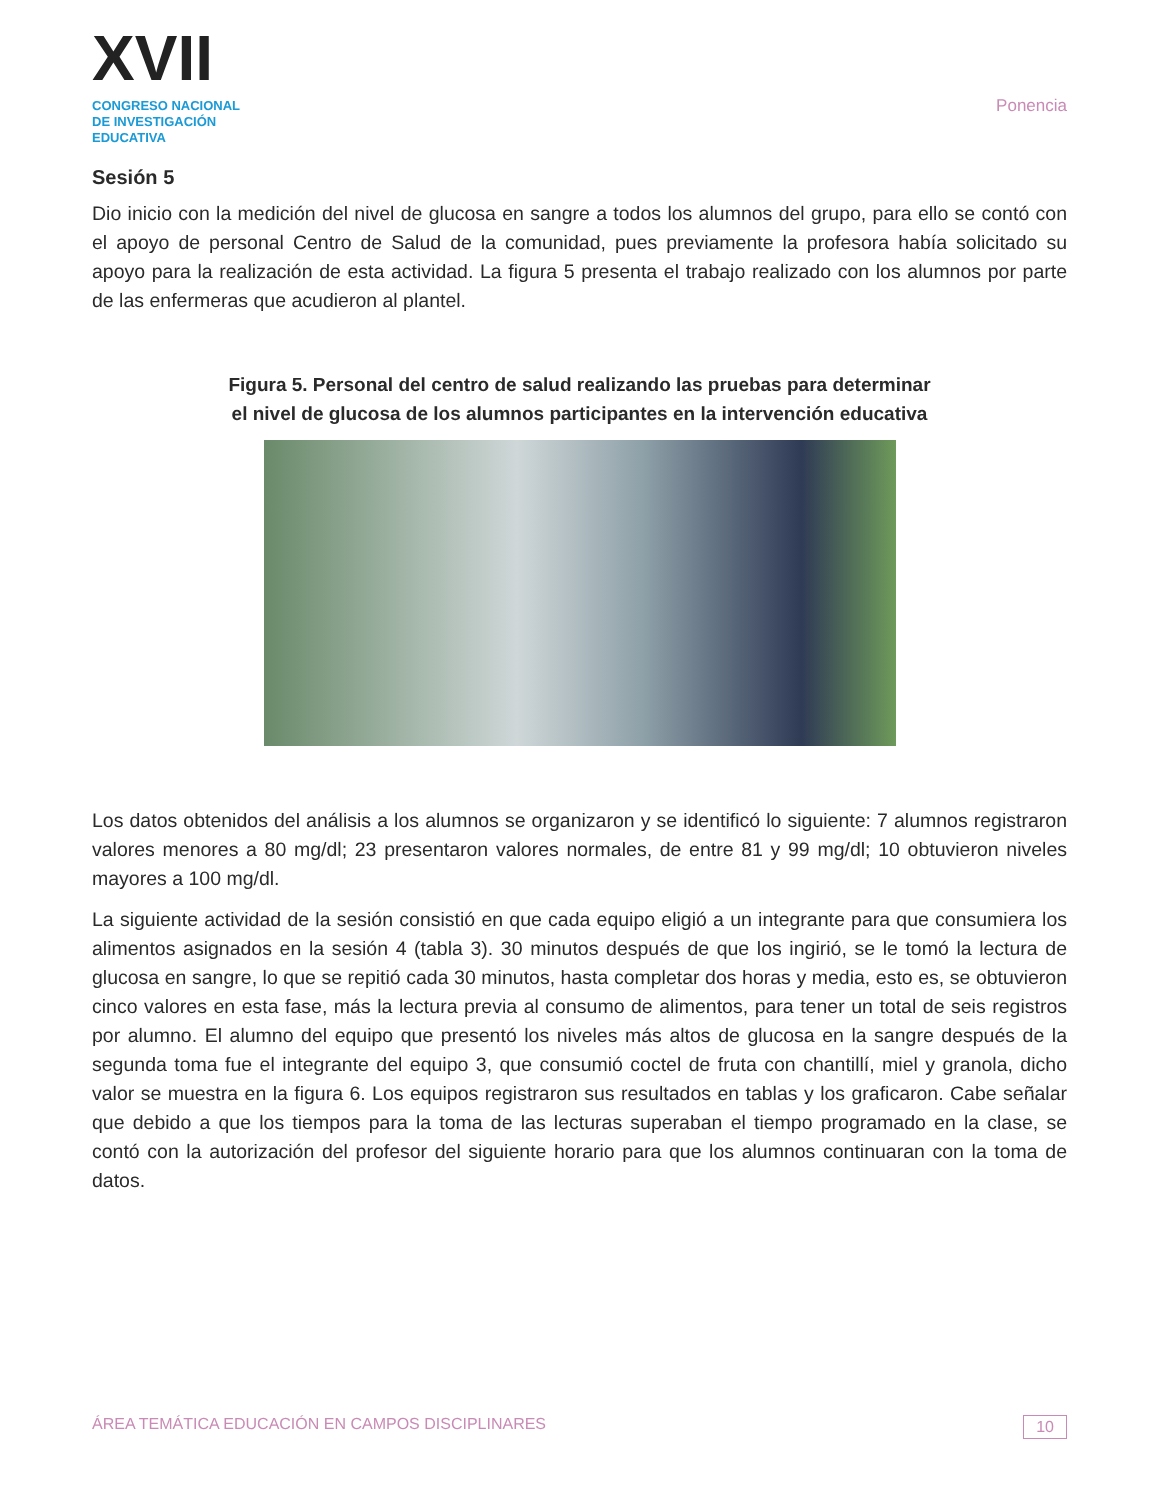XVII
CONGRESO NACIONAL DE INVESTIGACIÓN EDUCATIVA
Ponencia
Sesión 5
Dio inicio con la medición del nivel de glucosa en sangre a todos los alumnos del grupo, para ello se contó con el apoyo de personal Centro de Salud de la comunidad, pues previamente la profesora había solicitado su apoyo para la realización de esta actividad. La figura 5 presenta el trabajo realizado con los alumnos por parte de las enfermeras que acudieron al plantel.
Figura 5. Personal del centro de salud realizando las pruebas para determinar
el nivel de glucosa de los alumnos participantes en la intervención educativa
Los datos obtenidos del análisis a los alumnos se organizaron y se identificó lo siguiente: 7 alumnos registraron valores menores a 80 mg/dl; 23 presentaron valores normales, de entre 81 y 99 mg/dl; 10 obtuvieron niveles mayores a 100 mg/dl.
La siguiente actividad de la sesión consistió en que cada equipo eligió a un integrante para que consumiera los alimentos asignados en la sesión 4 (tabla 3). 30 minutos después de que los ingirió, se le tomó la lectura de glucosa en sangre, lo que se repitió cada 30 minutos, hasta completar dos horas y media, esto es, se obtuvieron cinco valores en esta fase, más la lectura previa al consumo de alimentos, para tener un total de seis registros por alumno. El alumno del equipo que presentó los niveles más altos de glucosa en la sangre después de la segunda toma fue el integrante del equipo 3, que consumió coctel de fruta con chantillí, miel y granola, dicho valor se muestra en la figura 6. Los equipos registraron sus resultados en tablas y los graficaron. Cabe señalar que debido a que los tiempos para la toma de las lecturas superaban el tiempo programado en la clase, se contó con la autorización del profesor del siguiente horario para que los alumnos continuaran con la toma de datos.
ÁREA TEMÁTICA EDUCACIÓN EN CAMPOS DISCIPLINARES 10